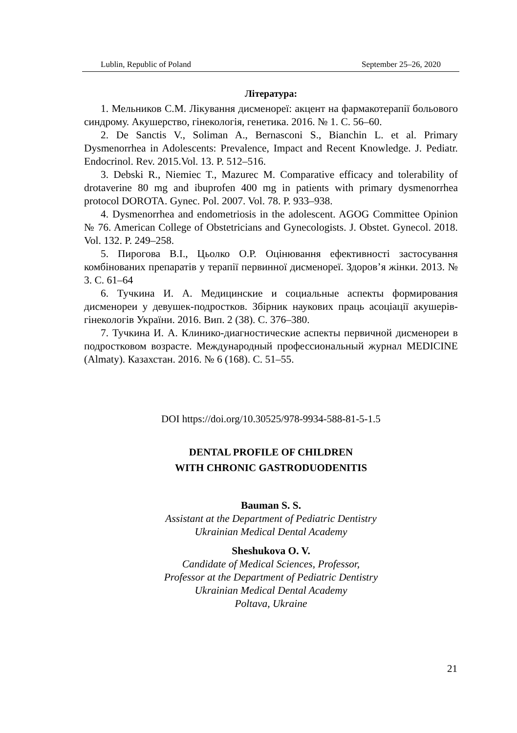Lublin, Republic of Poland September 25–26, 2020
Література:
1. Мельников С.М. Лікування дисменореї: акцент на фармакотерапії больового синдрому. Акушерство, гінекологія, генетика. 2016. № 1. С. 56–60.
2. De Sanctis V., Soliman A., Bernasconi S., Bianchin L. et al. Primary Dysmenorrhea in Adolescents: Prevalence, Impact and Recent Knowledge. J. Pediatr. Endocrinol. Rev. 2015.Vol. 13. P. 512–516.
3. Debski R., Niemiec T., Mazurec M. Comparative efficacy and tolerability of drotaverine 80 mg and ibuprofen 400 mg in patients with primary dysmenorrhea protocol DOROTA. Gynec. Pol. 2007. Vol. 78. P. 933–938.
4. Dysmenorrhea and endometriosis in the adolescent. AGOG Committee Opinion № 76. American College of Obstetricians and Gynecologists. J. Obstet. Gynecol. 2018. Vol. 132. P. 249–258.
5. Пирогова В.І., Цьолко О.Р. Оцінювання ефективності застосування комбінованих препаратів у терапії первинної дисменореї. Здоров’я жінки. 2013. № 3. С. 61–64
6. Тучкина И. А. Медицинские и социальные аспекты формирования дисменореи у девушек-подростков. Збірник наукових праць асоціації акушерів-гінекологів України. 2016. Вип. 2 (38). С. 376–380.
7. Тучкина И. А. Клинико-диагностические аспекты первичной дисменореи в подростковом возрасте. Международный профессиональный журнал MEDICINE (Almaty). Казахстан. 2016. № 6 (168). С. 51–55.
DOI https://doi.org/10.30525/978-9934-588-81-5-1.5
DENTAL PROFILE OF CHILDREN
WITH CHRONIC GASTRODUODENITIS
Bauman S. S.
Assistant at the Department of Pediatric Dentistry
Ukrainian Medical Dental Academy
Sheshukova O. V.
Candidate of Medical Sciences, Professor,
Professor at the Department of Pediatric Dentistry
Ukrainian Medical Dental Academy
Poltava, Ukraine
21